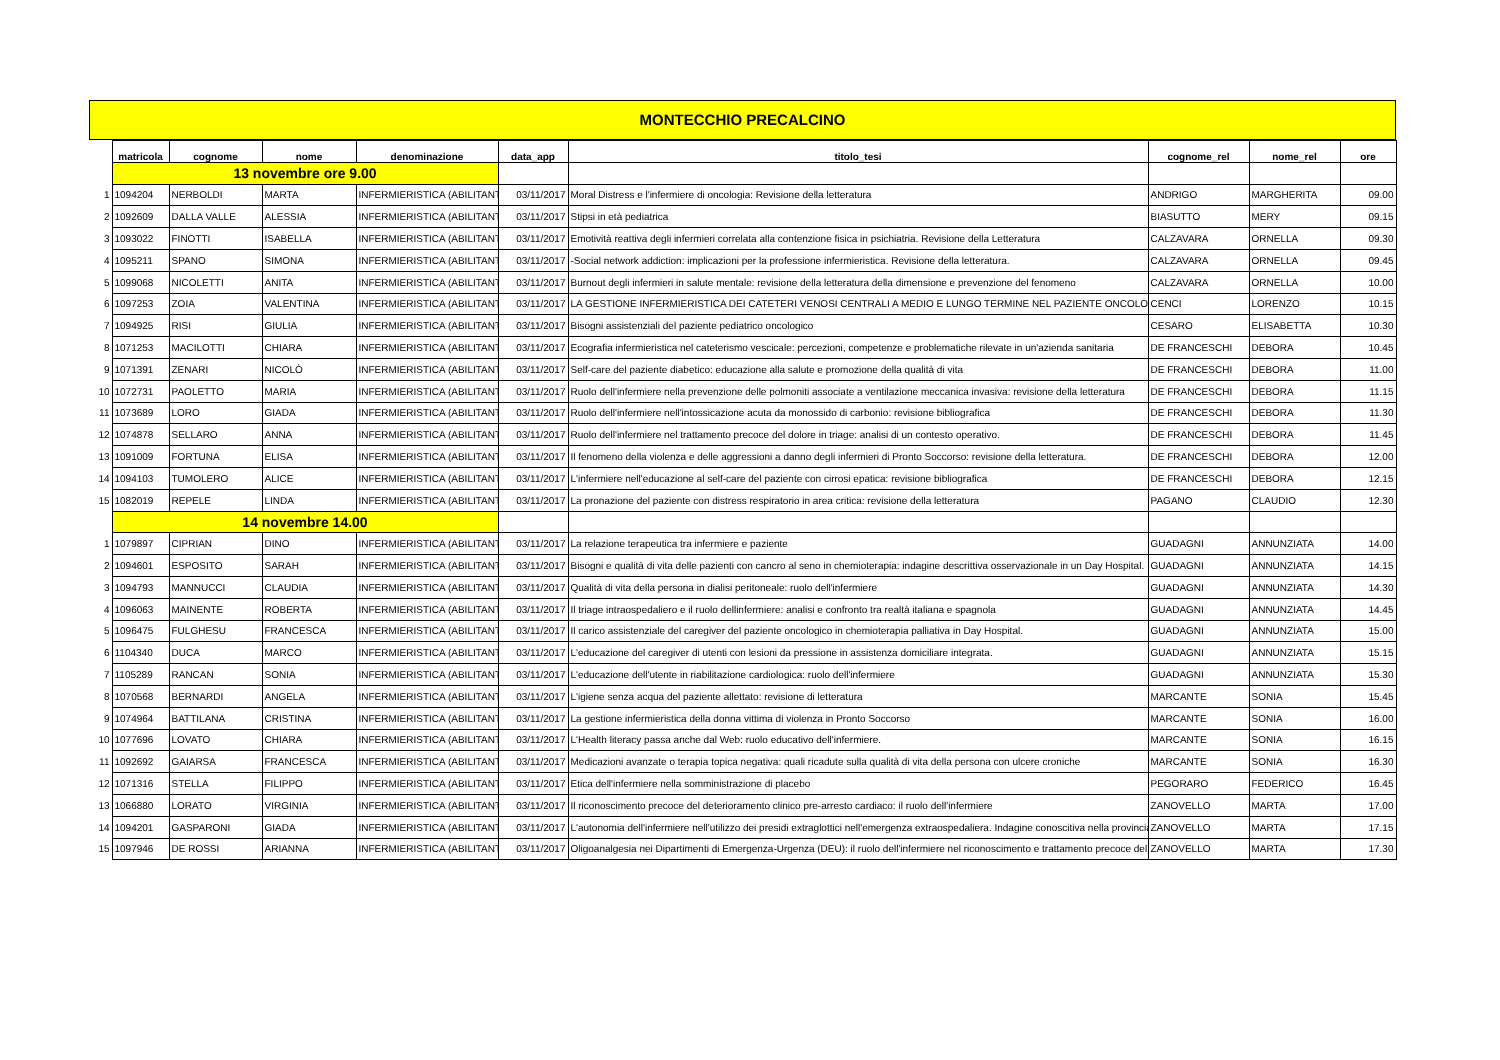MONTECCHIO PRECALCINO
| | matricola | cognome | nome | denominazione | data_app | titolo_tesi | cognome_rel | nome_rel | ore |
| --- | --- | --- | --- | --- | --- | --- | --- | --- | --- |
| | 13 novembre ore 9.00 | | | | | | | | |
| 1 | 1094204 | NERBOLDI | MARTA | INFERMIERISTICA (ABILITANT | 03/11/2017 | Moral Distress e l'infermiere di oncologia: Revisione della letteratura | ANDRIGO | MARGHERITA | 09.00 |
| 2 | 1092609 | DALLA VALLE | ALESSIA | INFERMIERISTICA (ABILITANT | 03/11/2017 | Stipsi in età pediatrica | BIASUTTO | MERY | 09.15 |
| 3 | 1093022 | FINOTTI | ISABELLA | INFERMIERISTICA (ABILITANT | 03/11/2017 | Emotività reattiva degli infermieri correlata alla contenzione fisica in psichiatria. Revisione della Letteratura | CALZAVARA | ORNELLA | 09.30 |
| 4 | 1095211 | SPANO | SIMONA | INFERMIERISTICA (ABILITANT | 03/11/2017 | -Social network addiction: implicazioni per la professione infermieristica. Revisione della letteratura. | CALZAVARA | ORNELLA | 09.45 |
| 5 | 1099068 | NICOLETTI | ANITA | INFERMIERISTICA (ABILITANT | 03/11/2017 | Burnout degli infermieri in salute mentale: revisione della letteratura della dimensione e prevenzione del fenomeno | CALZAVARA | ORNELLA | 10.00 |
| 6 | 1097253 | ZOIA | VALENTINA | INFERMIERISTICA (ABILITANT | 03/11/2017 | LA GESTIONE INFERMIERISTICA DEI CATETERI VENOSI CENTRALI A MEDIO E LUNGO TERMINE NEL PAZIENTE ONCOLO | CENCI | LORENZO | 10.15 |
| 7 | 1094925 | RISI | GIULIA | INFERMIERISTICA (ABILITANT | 03/11/2017 | Bisogni assistenziali del paziente pediatrico oncologico | CESARO | ELISABETTA | 10.30 |
| 8 | 1071253 | MACILOTTI | CHIARA | INFERMIERISTICA (ABILITANT | 03/11/2017 | Ecografia infermieristica nel cateterismo vescicale: percezioni, competenze e problematiche rilevate in un'azienda sanitaria | DE FRANCESCHI | DEBORA | 10.45 |
| 9 | 1071391 | ZENARI | NICOLÒ | INFERMIERISTICA (ABILITANT | 03/11/2017 | Self-care del paziente diabetico: educazione alla salute e promozione della qualità di vita | DE FRANCESCHI | DEBORA | 11.00 |
| 10 | 1072731 | PAOLETTO | MARIA | INFERMIERISTICA (ABILITANT | 03/11/2017 | Ruolo dell'infermiere nella prevenzione delle polmoniti associate a ventilazione meccanica invasiva: revisione della letteratura | DE FRANCESCHI | DEBORA | 11.15 |
| 11 | 1073689 | LORO | GIADA | INFERMIERISTICA (ABILITANT | 03/11/2017 | Ruolo dell'infermiere nell'intossicazione acuta da monossido di carbonio: revisione bibliografica | DE FRANCESCHI | DEBORA | 11.30 |
| 12 | 1074878 | SELLARO | ANNA | INFERMIERISTICA (ABILITANT | 03/11/2017 | Ruolo dell'infermiere nel trattamento precoce del dolore in triage: analisi di un contesto operativo. | DE FRANCESCHI | DEBORA | 11.45 |
| 13 | 1091009 | FORTUNA | ELISA | INFERMIERISTICA (ABILITANT | 03/11/2017 | Il fenomeno della violenza e delle aggressioni a danno degli infermieri di Pronto Soccorso: revisione della letteratura. | DE FRANCESCHI | DEBORA | 12.00 |
| 14 | 1094103 | TUMOLERO | ALICE | INFERMIERISTICA (ABILITANT | 03/11/2017 | L'infermiere nell'educazione al self-care del paziente con cirrosi epatica: revisione bibliografica | DE FRANCESCHI | DEBORA | 12.15 |
| 15 | 1082019 | REPELE | LINDA | INFERMIERISTICA (ABILITANT | 03/11/2017 | La pronazione del paziente con distress respiratorio in area critica: revisione della letteratura | PAGANO | CLAUDIO | 12.30 |
| | 14 novembre 14.00 | | | | | | | | |
| 1 | 1079897 | CIPRIAN | DINO | INFERMIERISTICA (ABILITANT | 03/11/2017 | La relazione terapeutica tra infermiere e paziente | GUADAGNI | ANNUNZIATA | 14.00 |
| 2 | 1094601 | ESPOSITO | SARAH | INFERMIERISTICA (ABILITANT | 03/11/2017 | Bisogni e qualità di vita delle pazienti con cancro al seno in chemioterapia: indagine descrittiva osservazionale in un Day Hospital. | GUADAGNI | ANNUNZIATA | 14.15 |
| 3 | 1094793 | MANNUCCI | CLAUDIA | INFERMIERISTICA (ABILITANT | 03/11/2017 | Qualità di vita della persona in dialisi peritoneale: ruolo dell'infermiere | GUADAGNI | ANNUNZIATA | 14.30 |
| 4 | 1096063 | MAINENTE | ROBERTA | INFERMIERISTICA (ABILITANT | 03/11/2017 | Il triage intraospedaliero e il ruolo dellinfermiere: analisi e confronto tra realtà italiana e spagnola | GUADAGNI | ANNUNZIATA | 14.45 |
| 5 | 1096475 | FULGHESU | FRANCESCA | INFERMIERISTICA (ABILITANT | 03/11/2017 | Il carico assistenziale del caregiver del paziente oncologico in chemioterapia palliativa in Day Hospital. | GUADAGNI | ANNUNZIATA | 15.00 |
| 6 | 1104340 | DUCA | MARCO | INFERMIERISTICA (ABILITANT | 03/11/2017 | L'educazione del caregiver di utenti con lesioni da pressione in assistenza domiciliare integrata. | GUADAGNI | ANNUNZIATA | 15.15 |
| 7 | 1105289 | RANCAN | SONIA | INFERMIERISTICA (ABILITANT | 03/11/2017 | L'educazione dell'utente in riabilitazione cardiologica: ruolo dell'infermiere | GUADAGNI | ANNUNZIATA | 15.30 |
| 8 | 1070568 | BERNARDI | ANGELA | INFERMIERISTICA (ABILITANT | 03/11/2017 | L'igiene senza acqua del paziente allettato: revisione di letteratura | MARCANTE | SONIA | 15.45 |
| 9 | 1074964 | BATTILANA | CRISTINA | INFERMIERISTICA (ABILITANT | 03/11/2017 | La gestione infermieristica della donna vittima di violenza in Pronto Soccorso | MARCANTE | SONIA | 16.00 |
| 10 | 1077696 | LOVATO | CHIARA | INFERMIERISTICA (ABILITANT | 03/11/2017 | L'Health literacy passa anche dal Web: ruolo educativo dell'infermiere. | MARCANTE | SONIA | 16.15 |
| 11 | 1092692 | GAIARSA | FRANCESCA | INFERMIERISTICA (ABILITANT | 03/11/2017 | Medicazioni avanzate o terapia topica negativa: quali ricadute sulla qualità di vita della persona con ulcere croniche | MARCANTE | SONIA | 16.30 |
| 12 | 1071316 | STELLA | FILIPPO | INFERMIERISTICA (ABILITANT | 03/11/2017 | Etica dell'infermiere nella somministrazione di placebo | PEGORARO | FEDERICO | 16.45 |
| 13 | 1066880 | LORATO | VIRGINIA | INFERMIERISTICA (ABILITANT | 03/11/2017 | Il riconoscimento precoce del deterioramento clinico pre-arresto cardiaco: il ruolo dell'infermiere | ZANOVELLO | MARTA | 17.00 |
| 14 | 1094201 | GASPARONI | GIADA | INFERMIERISTICA (ABILITANT | 03/11/2017 | L'autonomia dell'infermiere nell'utilizzo dei presidi extraglottici nell'emergenza extraospedaliera. Indagine conoscitiva nella provincia | ZANOVELLO | MARTA | 17.15 |
| 15 | 1097946 | DE ROSSI | ARIANNA | INFERMIERISTICA (ABILITANT | 03/11/2017 | Oligoanalgesia nei Dipartimenti di Emergenza-Urgenza (DEU): il ruolo dell'infermiere nel riconoscimento e trattamento precoce del | ZANOVELLO | MARTA | 17.30 |